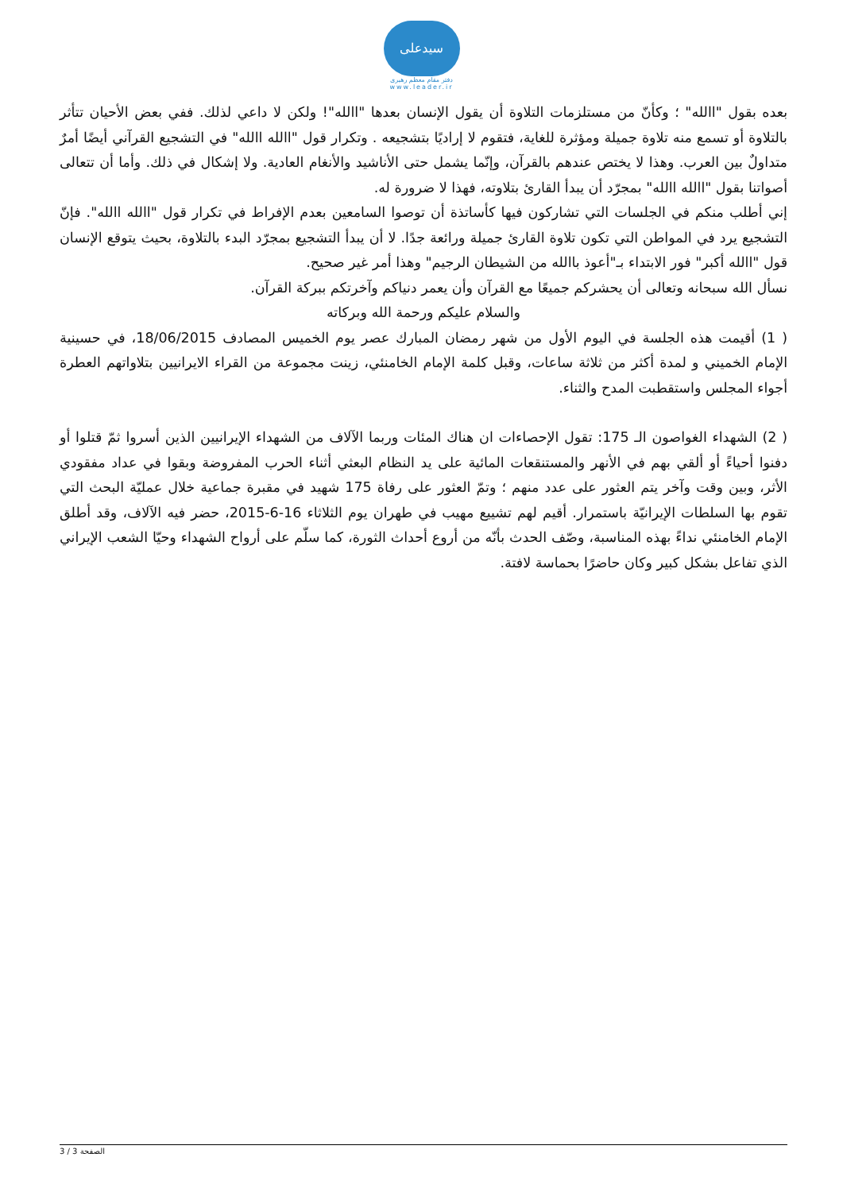سیدعلی
دفتر مقام معظم رهبری
www.leader.ir
بعده بقول "االله" ؛ وكأنّ من مستلزمات التلاوة أن يقول الإنسان بعدها "االله"! ولكن لا داعي لذلك. ففي بعض الأحيان تتأثر بالتلاوة أو تسمع منه تلاوة جميلة ومؤثرة للغاية، فتقوم لا إراديًا بتشجيعه . وتكرار قول "االله االله" في التشجيع القرآني أيضًا أمرٌ متداولٌ بين العرب. وهذا لا يختص عندهم بالقرآن، وإنّما يشمل حتى الأناشيد والأنغام العادية. ولا إشكال في ذلك. وأما أن تتعالى أصواتنا بقول "االله االله" بمجرّد أن يبدأ القارئ بتلاوته، فهذا لا ضرورة له.
إني أطلب منكم في الجلسات التي تشاركون فيها كأساتذة أن توصوا السامعين بعدم الإفراط في تكرار قول "االله االله". فإنّ التشجيع يرد في المواطن التي تكون تلاوة القارئ جميلة ورائعة جدًا. لا أن يبدأ التشجيع بمجرّد البدء بالتلاوة، بحيث يتوقع الإنسان قول "االله أكبر" فور الابتداء بـ"أعوذ باالله من الشيطان الرجيم" وهذا أمر غير صحيح.
نسأل الله سبحانه وتعالى أن يحشركم جميعًا مع القرآن وأن يعمر دنياكم وآخرتكم ببركة القرآن.
والسلام عليكم ورحمة الله وبركاته
( 1) أقيمت هذه الجلسة في اليوم الأول من شهر رمضان المبارك عصر يوم الخميس المصادف 18/06/2015، في حسينية الإمام الخميني و لمدة أكثر من ثلاثة ساعات، وقبل كلمة الإمام الخامنئي، زينت مجموعة من القراء الايرانيين بتلاواتهم العطرة أجواء المجلس واستقطبت المدح والثناء.
( 2) الشهداء الغواصون الـ 175: تقول الإحصاءات ان هناك المئات وربما الآلاف من الشهداء الإيرانيين الذين أسروا ثمّ قتلوا أو دفنوا أحياءً أو ألقي بهم في الأنهر والمستنقعات المائية على يد النظام البعثي أثناء الحرب المفروضة وبقوا في عداد مفقودي الأثر، وبين وقت وآخر يتم العثور على عدد منهم ؛ وتمّ العثور على رفاة 175 شهيد في مقبرة جماعية خلال عمليّة البحث التي تقوم بها السلطات الإيرانيّة باستمرار. أقيم لهم تشييع مهيب في طهران يوم الثلاثاء 16-6-2015، حضر فيه الآلاف، وقد أطلق الإمام الخامنئي نداءً بهذه المناسبة، وصّف الحدث بأنّه من أروع أحداث الثورة، كما سلّم على أرواح الشهداء وحيّا الشعب الإيراني الذي تفاعل بشكل كبير وكان حاضرًا بحماسة لافتة.
الصفحة 3 / 3